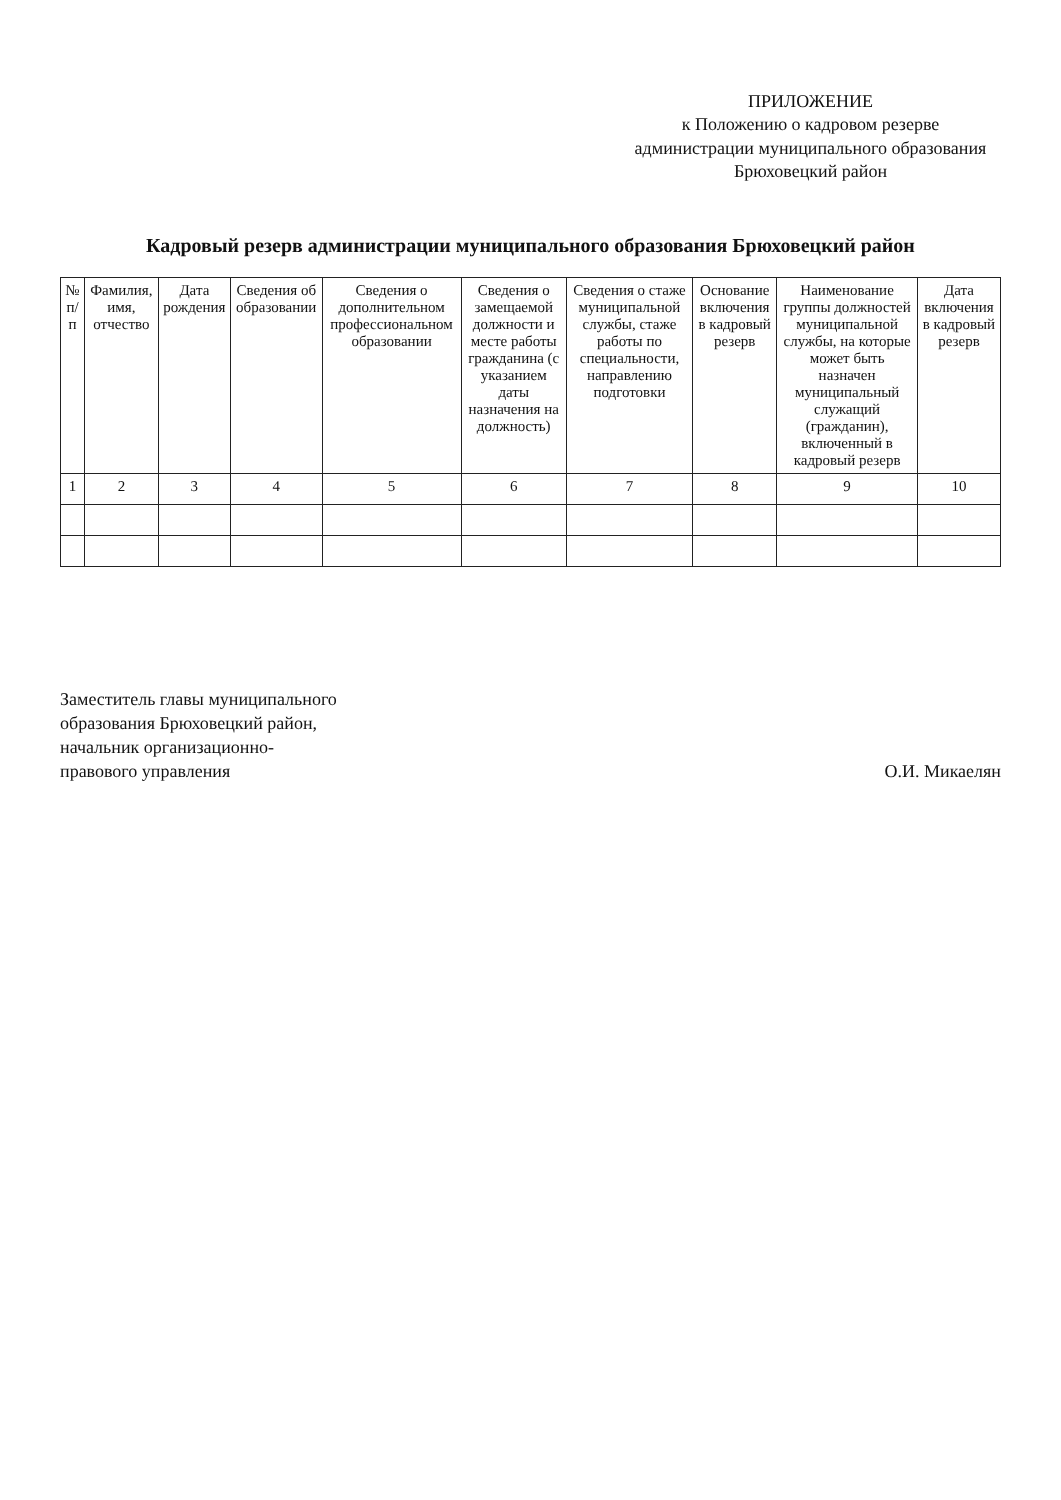ПРИЛОЖЕНИЕ
к Положению о кадровом резерве администрации муниципального образования Брюховецкий район
Кадровый резерв администрации муниципального образования Брюховецкий район
| № п/п | Фамилия, имя, отчество | Дата рождения | Сведения об образовании | Сведения о дополнительном профессиональном образовании | Сведения о замещаемой должности и месте работы гражданина (с указанием даты назначения на должность) | Сведения о стаже муниципальной службы, стаже работы по специальности, направлению подготовки | Основание включения в кадровый резерв | Наименование группы должностей муниципальной службы, на которые может быть назначен муниципальный служащий (гражданин), включенный в кадровый резерв | Дата включения в кадровый резерв |
| --- | --- | --- | --- | --- | --- | --- | --- | --- | --- |
| 1 | 2 | 3 | 4 | 5 | 6 | 7 | 8 | 9 | 10 |
Заместитель главы муниципального
образования Брюховецкий район,
начальник организационно-
правового управления
О.И. Микаелян